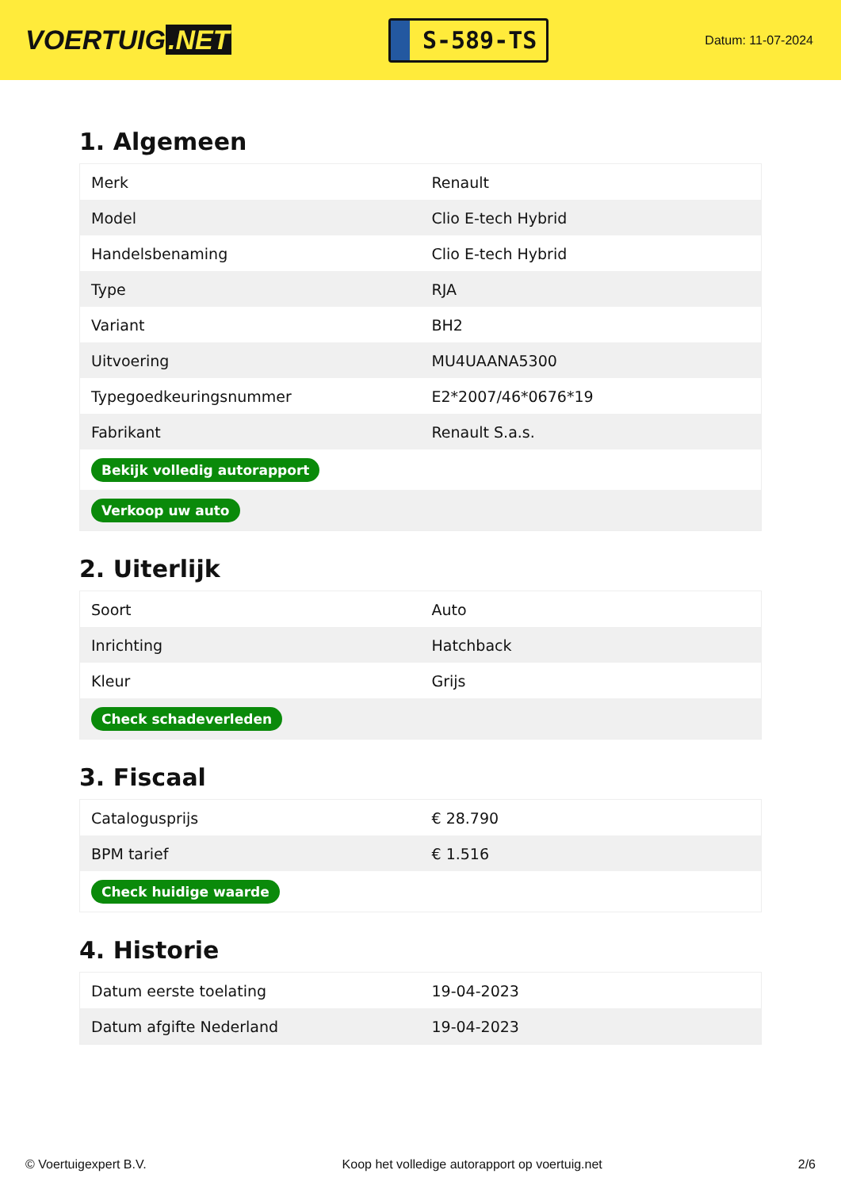VOERTUIG.NET
S-589-TS
Datum: 11-07-2024
1. Algemeen
| Merk | Renault |
| Model | Clio E-tech Hybrid |
| Handelsbenaming | Clio E-tech Hybrid |
| Type | RJA |
| Variant | BH2 |
| Uitvoering | MU4UAANA5300 |
| Typegoedkeuringsnummer | E2*2007/46*0676*19 |
| Fabrikant | Renault S.a.s. |
| Bekijk volledig autorapport | |
| Verkoop uw auto | |
2. Uiterlijk
| Soort | Auto |
| Inrichting | Hatchback |
| Kleur | Grijs |
| Check schadeverleden | |
3. Fiscaal
| Catalogusprijs | € 28.790 |
| BPM tarief | € 1.516 |
| Check huidige waarde | |
4. Historie
| Datum eerste toelating | 19-04-2023 |
| Datum afgifte Nederland | 19-04-2023 |
© Voertuigexpert B.V. Koop het volledige autorapport op voertuig.net 2/6